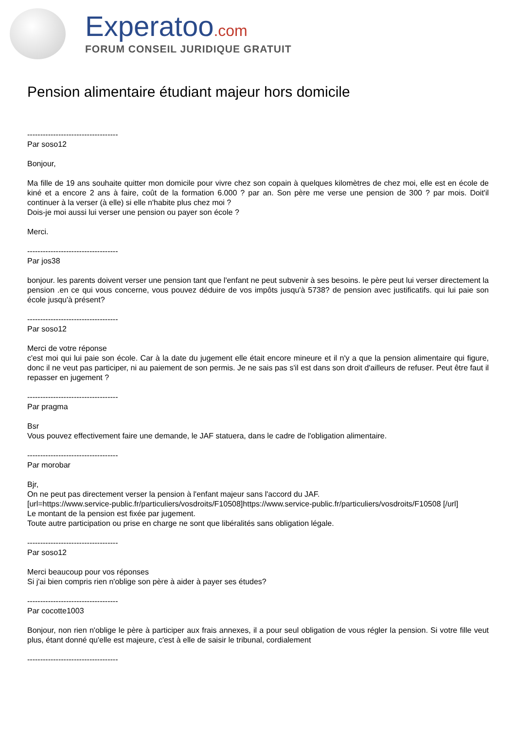Experatoo.com
FORUM CONSEIL JURIDIQUE GRATUIT
Pension alimentaire étudiant majeur hors domicile
-----------------------------------
Par soso12
Bonjour,
Ma fille de 19 ans souhaite quitter mon domicile pour vivre chez son copain à quelques kilomètres de chez moi, elle est en école de kiné et a encore 2 ans à faire, coût de la formation 6.000 ? par an. Son père me verse une pension de 300 ? par mois. Doit'il continuer à la verser (à elle) si elle n'habite plus chez moi ?
Dois-je moi aussi lui verser une pension ou payer son école ?
Merci.
-----------------------------------
Par jos38
bonjour. les parents doivent verser une pension tant que l'enfant ne peut subvenir à ses besoins. le père peut lui verser directement la pension .en ce qui vous concerne, vous pouvez déduire de vos impôts jusqu'à 5738? de pension avec justificatifs. qui lui paie son école jusqu'à présent?
-----------------------------------
Par soso12
Merci de votre réponse
c'est moi qui lui paie son école. Car à la date du jugement elle était encore mineure et il n'y a que la pension alimentaire qui figure, donc il ne veut pas participer, ni au paiement de son permis. Je ne sais pas s'il est dans son droit d'ailleurs de refuser. Peut être faut il repasser en jugement ?
-----------------------------------
Par pragma
Bsr
Vous pouvez effectivement faire une demande, le JAF statuera, dans le cadre de l'obligation alimentaire.
-----------------------------------
Par morobar
Bjr,
On ne peut pas directement verser la pension à l'enfant majeur sans l'accord du JAF.
[url=https://www.service-public.fr/particuliers/vosdroits/F10508]https://www.service-public.fr/particuliers/vosdroits/F10508 [/url]
Le montant de la pension est fixée par jugement.
Toute autre participation ou prise en charge ne sont que libéralités sans obligation légale.
-----------------------------------
Par soso12
Merci beaucoup pour vos réponses
Si j'ai bien compris rien n'oblige son père à aider à payer ses études?
-----------------------------------
Par cocotte1003
Bonjour, non rien n'oblige le père à participer aux frais annexes, il a pour seul obligation de vous régler la pension. Si votre fille veut plus, étant donné qu'elle est majeure, c'est à elle de saisir le tribunal, cordialement
-----------------------------------